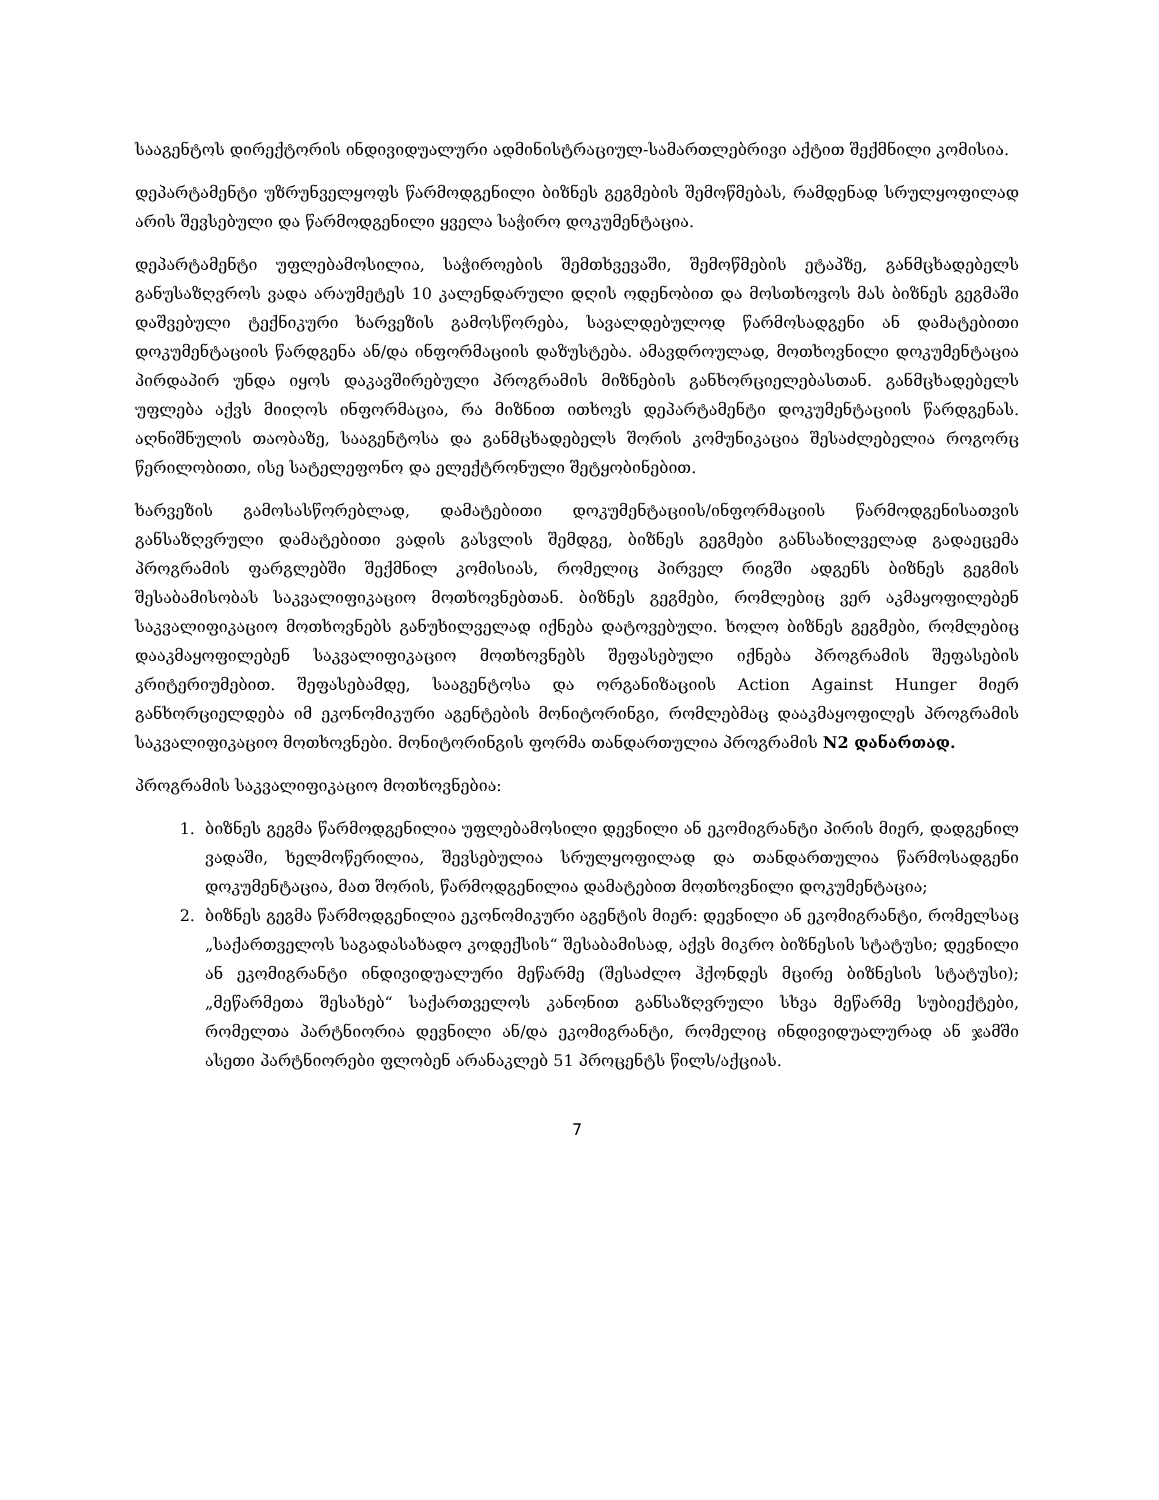სააგენტოს დირექტორის ინდივიდუალური ადმინისტრაციულ-სამართლებრივი აქტით შექმნილი კომისია.
დეპარტამენტი უზრუნველყოფს წარმოდგენილი ბიზნეს გეგმების შემოწმებას, რამდენად სრულყოფილად არის შევსებული და წარმოდგენილი ყველა საჭირო დოკუმენტაცია.
დეპარტამენტი უფლებამოსილია, საჭიროების შემთხვევაში, შემოწმების ეტაპზე, განმცხადებელს განუსაზღვროს ვადა არაუმეტეს 10 კალენდარული დღის ოდენობით და მოსთხოვოს მას ბიზნეს გეგმაში დაშვებული ტექნიკური ხარვეზის გამოსწორება, სავალდებულოდ წარმოსადგენი ან დამატებითი დოკუმენტაციის წარდგენა ან/და ინფორმაციის დაზუსტება. ამავდროულად, მოთხოვნილი დოკუმენტაცია პირდაპირ უნდა იყოს დაკავშირებული პროგრამის მიზნების განხორციელებასთან. განმცხადებელს უფლება აქვს მიიღოს ინფორმაცია, რა მიზნით ითხოვს დეპარტამენტი დოკუმენტაციის წარდგენას. აღნიშნულის თაობაზე, სააგენტოსა და განმცხადებელს შორის კომუნიკაცია შესაძლებელია როგორც წერილობითი, ისე სატელეფონო და ელექტრონული შეტყობინებით.
ხარვეზის გამოსასწორებლად, დამატებითი დოკუმენტაციის/ინფორმაციის წარმოდგენისათვის განსაზღვრული დამატებითი ვადის გასვლის შემდგე, ბიზნეს გეგმები განსახილველად გადაეცემა პროგრამის ფარგლებში შექმნილ კომისიას, რომელიც პირველ რიგში ადგენს ბიზნეს გეგმის შესაბამისობას საკვალიფიკაციო მოთხოვნებთან. ბიზნეს გეგმები, რომლებიც ვერ აკმაყოფილებენ საკვალიფიკაციო მოთხოვნებს განუხილველად იქნება დატოვებული. ხოლო ბიზნეს გეგმები, რომლებიც დააკმაყოფილებენ საკვალიფიკაციო მოთხოვნებს შეფასებული იქნება პროგრამის შეფასების კრიტერიუმებით. შეფასებამდე, სააგენტოსა და ორგანიზაციის Action Against Hunger მიერ განხორციელდება იმ ეკონომიკური აგენტების მონიტორინგი, რომლებმაც დააკმაყოფილეს პროგრამის საკვალიფიკაციო მოთხოვნები. მონიტორინგის ფორმა თანდართულია პროგრამის N2 დანართად.
პროგრამის საკვალიფიკაციო მოთხოვნებია:
1. ბიზნეს გეგმა წარმოდგენილია უფლებამოსილი დევნილი ან ეკომიგრანტი პირის მიერ, დადგენილ ვადაში, ხელმოწერილია, შევსებულია სრულყოფილად და თანდართულია წარმოსადგენი დოკუმენტაცია, მათ შორის, წარმოდგენილია დამატებით მოთხოვნილი დოკუმენტაცია;
2. ბიზნეს გეგმა წარმოდგენილია ეკონომიკური აგენტის მიერ: დევნილი ან ეკომიგრანტი, რომელსაც „საქართველოს საგადასახადო კოდექსის“ შესაბამისად, აქვს მიკრო ბიზნესის სტატუსი; დევნილი ან ეკომიგრანტი ინდივიდუალური მეწარმე (შესაძლო ჰქონდეს მცირე ბიზნესის სტატუსი); „მეწარმეთა შესახებ“ საქართველოს კანონით განსაზღვრული სხვა მეწარმე სუბიექტები, რომელთა პარტნიორია დევნილი ან/და ეკომიგრანტი, რომელიც ინდივიდუალურად ან ჯამში ასეთი პარტნიორები ფლობენ არანაკლებ 51 პროცენტს წილს/აქციას.
7